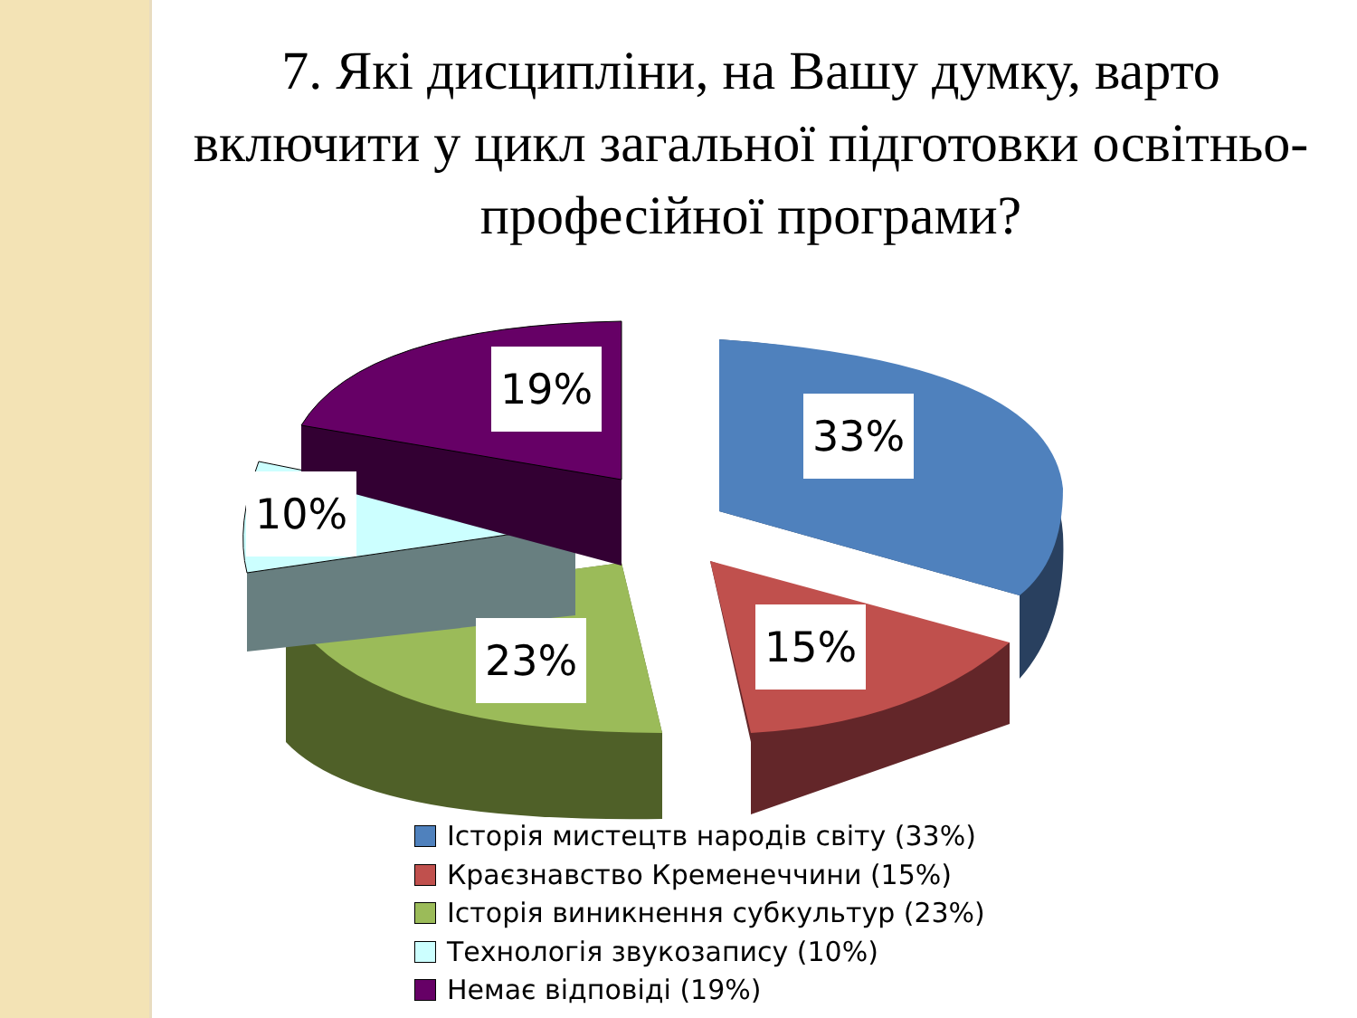7. Які дисципліни, на Вашу думку, варто включити у цикл загальної підготовки освітньо-професійної програми?
33%
15%
23%
10%
19%
Історія мистецтв народів світу (33%)
Краєзнавство Кременеччини (15%)
Історія виникнення субкультур (23%)
Технологія звукозапису (10%)
Немає відповіді (19%)